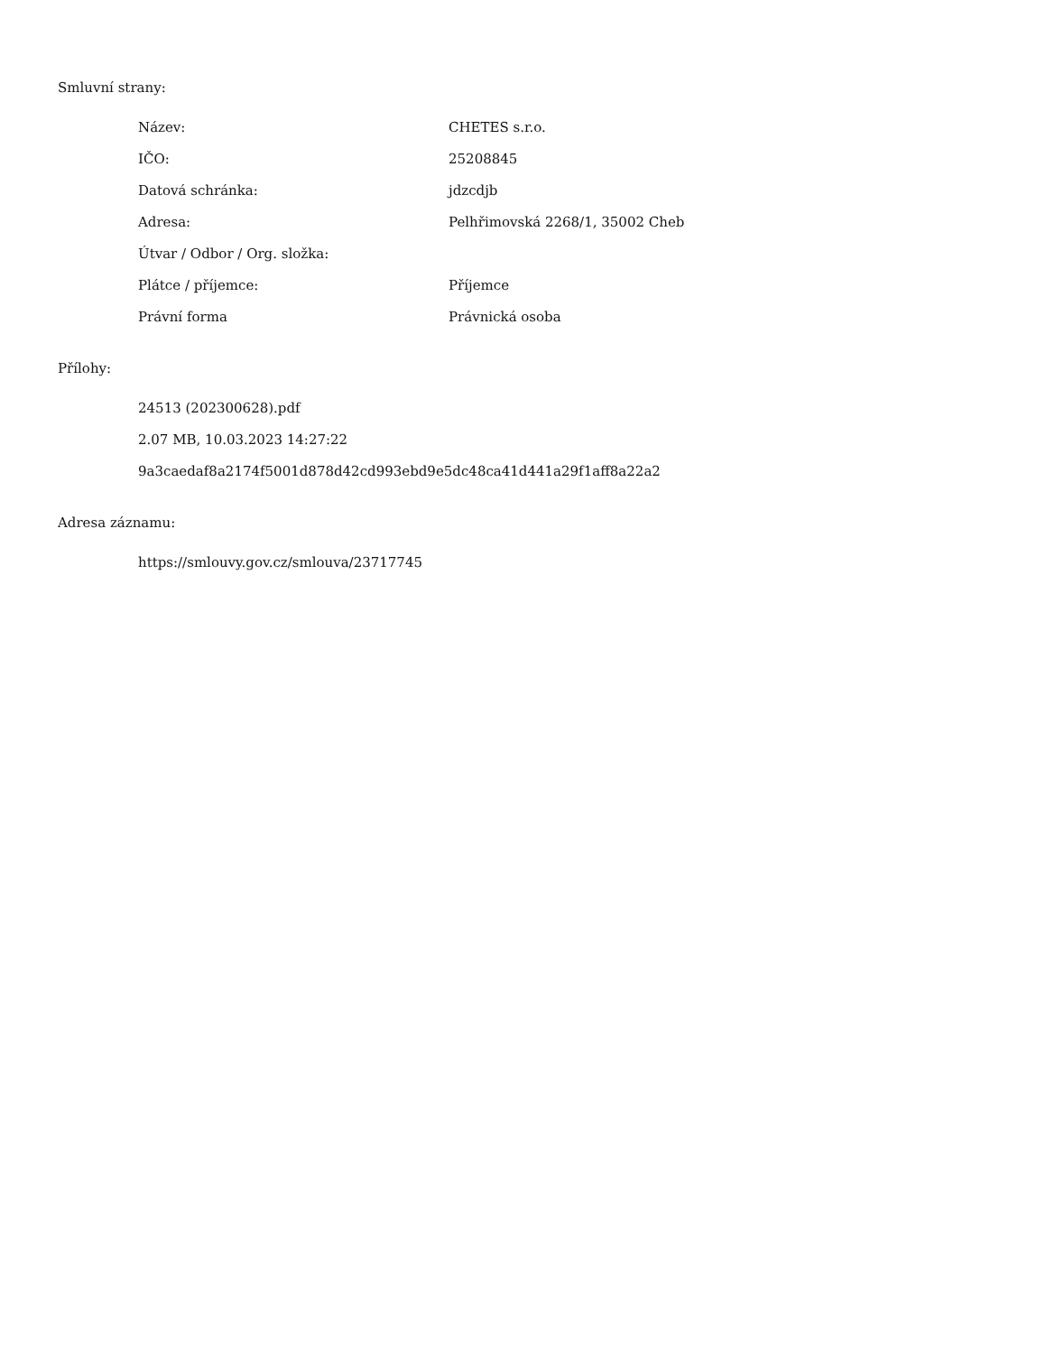Smluvní strany:
| Název: | CHETES s.r.o. |
| IČO: | 25208845 |
| Datová schránka: | jdzcdjb |
| Adresa: | Pelhřimovská 2268/1, 35002 Cheb |
| Útvar / Odbor / Org. složka: | |
| Plátce / příjemce: | Příjemce |
| Právní forma | Právnická osoba |
Přílohy:
24513 (202300628).pdf
2.07 MB, 10.03.2023 14:27:22
9a3caedaf8a2174f5001d878d42cd993ebd9e5dc48ca41d441a29f1aff8a22a2
Adresa záznamu:
https://smlouvy.gov.cz/smlouva/23717745